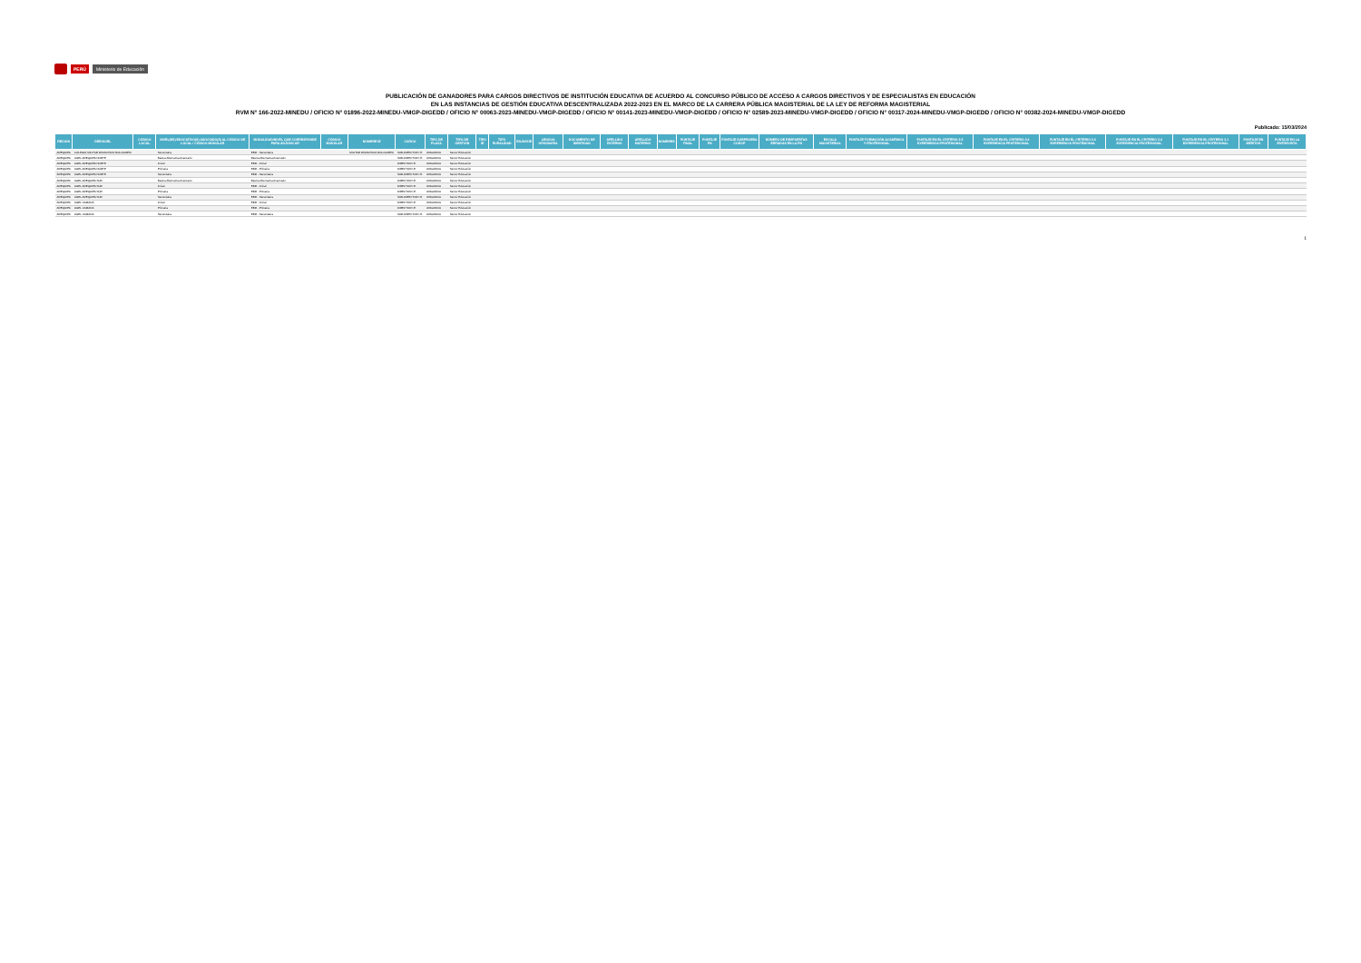PERÚ Ministerio de Educación
PUBLICACIÓN DE GANADORES PARA CARGOS DIRECTIVOS DE INSTITUCIÓN EDUCATIVA DE ACUERDO AL CONCURSO PÚBLICO DE ACCESO A CARGOS DIRECTIVOS Y DE ESPECIALISTAS EN EDUCACIÓN
EN LAS INSTANCIAS DE GESTIÓN EDUCATIVA DESCENTRALIZADA 2022-2023 EN EL MARCO DE LA CARRERA PÚBLICA MAGISTERIAL DE LA LEY DE REFORMA MAGISTERIAL
RVM N° 166-2022-MINEDU / OFICIO N° 01896-2022-MINEDU-VMGP-DIGEDD / OFICIO N° 00063-2023-MINEDU-VMGP-DIGEDD / OFICIO N° 00141-2023-MINEDU-VMGP-DIGEDD / OFICIO N° 02589-2023-MINEDU-VMGP-DIGEDD / OFICIO N° 00317-2024-MINEDU-VMGP-DIGEDD / OFICIO N° 00382-2024-MINEDU-VMGP-DIGEDD
Publicado: 15/03/2024
| REGION | DRE/UGEL | CÓDIGO LOCAL | NIVEL(ES) EDUCATIVO(S) ASOCIADO(S) AL CÓDIGO DE LOCAL / CÓDIGO MODULAR | MODALIDAD/NIVEL QUE CORRESPONDE PARA ADJUDICAR | CÓDIGO MODULAR | NOMBRE IE | CARGO | TIPO DE PLAZA | TIPO DE GESTIÓN | TIPO IE | TIPO RURALIDAD | BILINGÜE | LENGUA ORIGINARIA | DOCUMENTO DE IDENTIDAD | APELLIDO PATERNO | APELLIDO MATERNO | NOMBRES | PUNTAJE FINAL | PUNTAJE PN | PUNTAJE SUBPRUEBA CGEGP | NÚMERO DE RESPUESTAS ERRADAS EN LA PN | ESCALA MAGISTERIAL | PUNTAJE FORMACIÓN ACADÉMICA Y PROFESIONAL | PUNTAJE EN EL CRITERIO 3.5 EXPERIENCIA PROFESIONAL | PUNTAJE EN EL CRITERIO 3.4 EXPERIENCIA PROFESIONAL | PUNTAJE EN EL CRITERIO 3.3 EXPERIENCIA PROFESIONAL | PUNTAJE EN EL CRITERIO 3.2 EXPERIENCIA PROFESIONAL | PUNTAJE EN EL CRITERIO 3.1 EXPERIENCIA PROFESIONAL | PUNTAJE EN MÉRITOS | PUNTAJE EN LA ENTREVISTA |
| --- | --- | --- | --- | --- | --- | --- | --- | --- | --- | --- | --- | --- | --- | --- | --- | --- | --- | --- | --- | --- | --- | --- | --- | --- | --- | --- | --- | --- | --- | --- |
| AREQUIPA | COLEGIO MILITAR FRANCISCO BOLOGNESI | | Secundaria | EBR - Secundaria | | MILITAR FRANCISCO BOLOGNESI | SUB-DIRECTOR I.E. | ORGANICA | Sector Educación | | | | | | | | | | | | | | | | | | | | | |
| AREQUIPA | UGEL AREQUIPA NORTE | | Básica Alternativa Avanzado | Básica Alternativa Avanzado | | | SUB-DIRECTOR I.E. | ORGANICA | Sector Educación | | | | | | | | | | | | | | | | | | | | | |
| AREQUIPA | UGEL AREQUIPA NORTE | | Inicial | EBR - Inicial | | | DIRECTOR I.E. | ORGANICA | Sector Educación | | | | | | | | | | | | | | | | | | | | | |
| AREQUIPA | UGEL AREQUIPA NORTE | | Primaria | EBR - Primaria | | | DIRECTOR I.E. | ORGANICA | Sector Educación | | | | | | | | | | | | | | | | | | | | | |
| AREQUIPA | UGEL AREQUIPA NORTE | | Secundaria | EBR - Secundaria | | | SUB-DIRECTOR I.E. | ORGANICA | Sector Educación | | | | | | | | | | | | | | | | | | | | | |
| AREQUIPA | UGEL AREQUIPA SUR | | Básica Alternativa Avanzado | Básica Alternativa Avanzado | | | DIRECTOR I.E. | ORGANICA | Sector Educación | | | | | | | | | | | | | | | | | | | | | |
| AREQUIPA | UGEL AREQUIPA SUR | | Inicial | EBR - Inicial | | | DIRECTOR I.E. | ORGANICA | Sector Educación | | | | | | | | | | | | | | | | | | | | | |
| AREQUIPA | UGEL AREQUIPA SUR | | Primaria | EBR - Primaria | | | DIRECTOR I.E. | ORGANICA | Sector Educación | | | | | | | | | | | | | | | | | | | | | |
| AREQUIPA | UGEL AREQUIPA SUR | | Secundaria | EBR - Secundaria | | | SUB-DIRECTOR I.E. | ORGANICA | Sector Educación | | | | | | | | | | | | | | | | | | | | | |
| AREQUIPA | UGEL CAMANÁ | | Inicial | EBR - Inicial | | | DIRECTOR I.E. | ORGANICA | Sector Educación | | | | | | | | | | | | | | | | | | | | | |
| AREQUIPA | UGEL CAMANÁ | | Primaria | EBR - Primaria | | | DIRECTOR I.E. | ORGANICA | Sector Educación | | | | | | | | | | | | | | | | | | | | | |
| AREQUIPA | UGEL CAMANÁ | | Secundaria | EBR - Secundaria | | | SUB-DIRECTOR I.E. | ORGANICA | Sector Educación | | | | | | | | | | | | | | | | | | | | | |
1